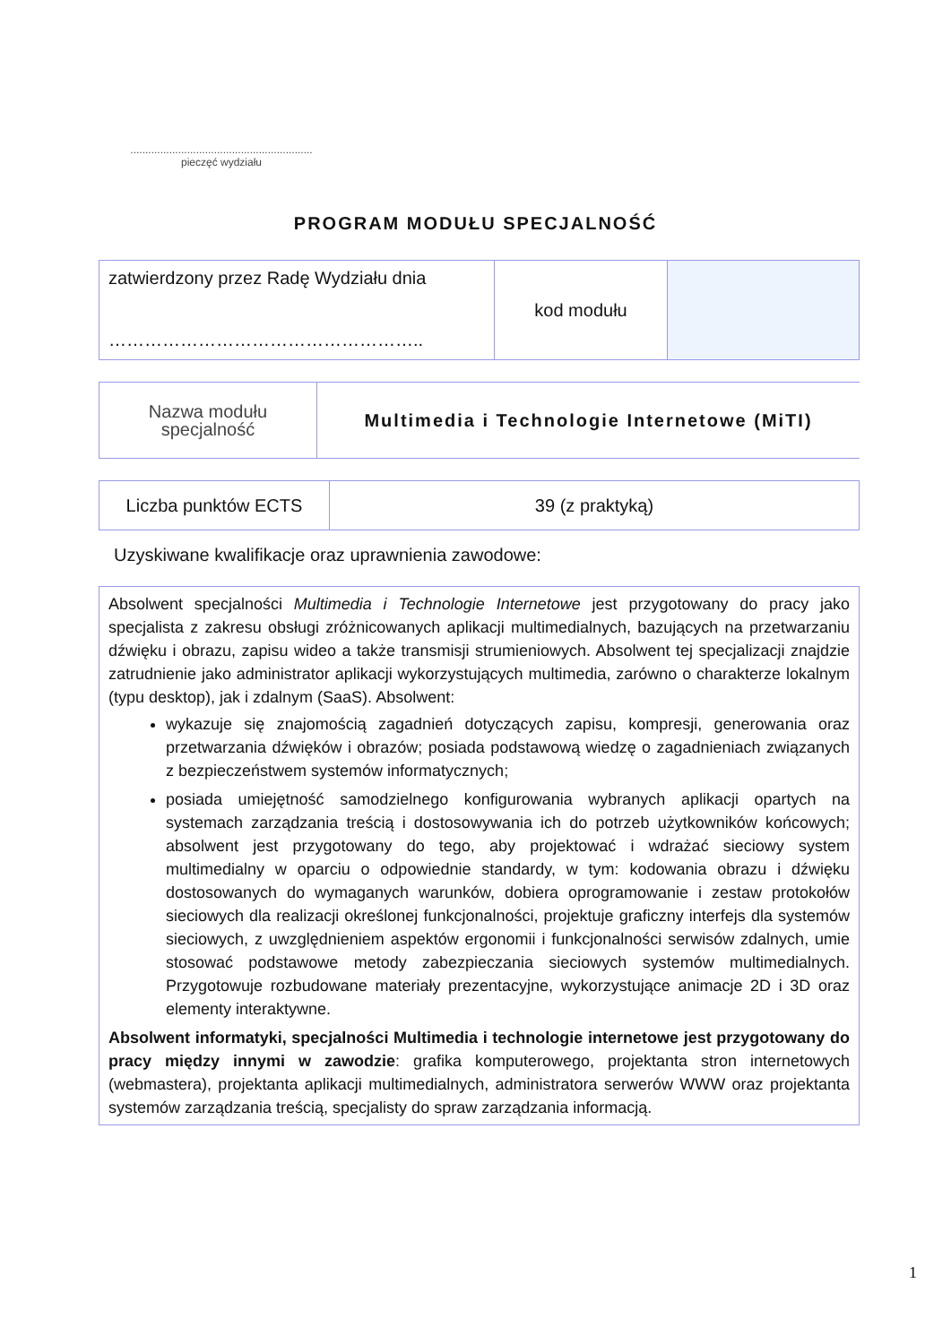.............................................................
pieczęć wydziału
PROGRAM MODUŁU SPECJALNOŚĆ
| zatwierdzony przez Radę Wydziału dnia …………………………………………….. | kod modułu | |
| Nazwa modułu specjalność | Multimedia i Technologie Internetowe (MiTI) |
| Liczba punktów ECTS | 39 (z praktyką) |
Uzyskiwane kwalifikacje oraz uprawnienia zawodowe:
Absolwent specjalności Multimedia i Technologie Internetowe jest przygotowany do pracy jako specjalista z zakresu obsługi zróżnicowanych aplikacji multimedialnych, bazujących na przetwarzaniu dźwięku i obrazu, zapisu wideo a także transmisji strumieniowych. Absolwent tej specjalizacji znajdzie zatrudnienie jako administrator aplikacji wykorzystujących multimedia, zarówno o charakterze lokalnym (typu desktop), jak i zdalnym (SaaS). Absolwent:
wykazuje się znajomością zagadnień dotyczących zapisu, kompresji, generowania oraz przetwarzania dźwięków i obrazów; posiada podstawową wiedzę o zagadnieniach związanych z bezpieczeństwem systemów informatycznych;
posiada umiejętność samodzielnego konfigurowania wybranych aplikacji opartych na systemach zarządzania treścią i dostosowywania ich do potrzeb użytkowników końcowych; absolwent jest przygotowany do tego, aby projektować i wdrażać sieciowy system multimedialny w oparciu o odpowiednie standardy, w tym: kodowania obrazu i dźwięku dostosowanych do wymaganych warunków, dobiera oprogramowanie i zestaw protokołów sieciowych dla realizacji określonej funkcjonalności, projektuje graficzny interfejs dla systemów sieciowych, z uwzględnieniem aspektów ergonomii i funkcjonalności serwisów zdalnych, umie stosować podstawowe metody zabezpieczania sieciowych systemów multimedialnych. Przygotowuje rozbudowane materiały prezentacyjne, wykorzystujące animacje 2D i 3D oraz elementy interaktywne.
Absolwent informatyki, specjalności Multimedia i technologie internetowe jest przygotowany do pracy między innymi w zawodzie: grafika komputerowego, projektanta stron internetowych (webmastera), projektanta aplikacji multimedialnych, administratora serwerów WWW oraz projektanta systemów zarządzania treścią, specjalisty do spraw zarządzania informacją.
1